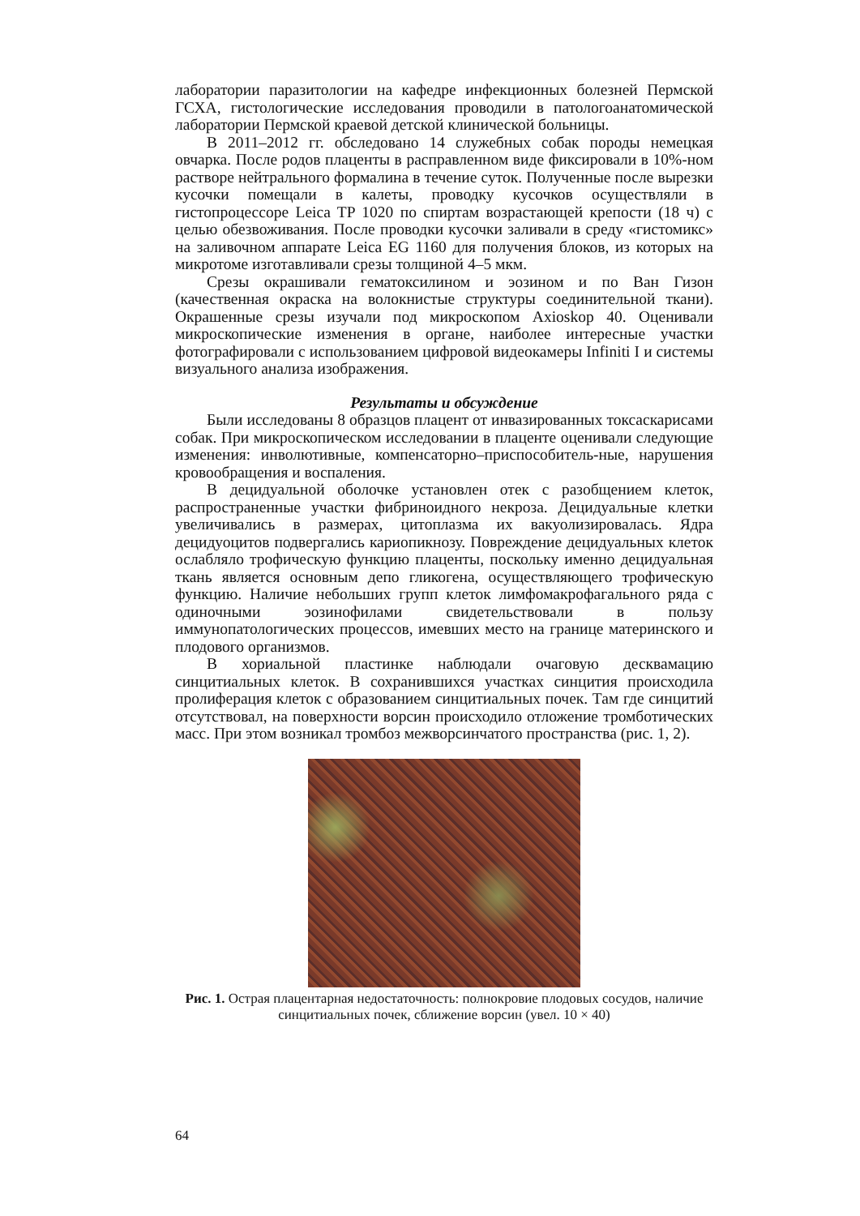лаборатории паразитологии на кафедре инфекционных болезней Пермской ГСХА, гистологические исследования проводили в патологоанатомической лаборатории Пермской краевой детской клинической больницы.
В 2011–2012 гг. обследовано 14 служебных собак породы немецкая овчарка. После родов плаценты в расправленном виде фиксировали в 10%-ном растворе нейтрального формалина в течение суток. Полученные после вырезки кусочки помещали в калеты, проводку кусочков осуществляли в гистопроцессоре Leica TP 1020 по спиртам возрастающей крепости (18 ч) с целью обезвоживания. После проводки кусочки заливали в среду «гистомикс» на заливочном аппарате Leica EG 1160 для получения блоков, из которых на микротоме изготавливали срезы толщиной 4–5 мкм.
Срезы окрашивали гематоксилином и эозином и по Ван Гизон (качественная окраска на волокнистые структуры соединительной ткани). Окрашенные срезы изучали под микроскопом Axioskop 40. Оценивали микроскопические изменения в органе, наиболее интересные участки фотографировали с использованием цифровой видеокамеры Infiniti I и системы визуального анализа изображения.
Результаты и обсуждение
Были исследованы 8 образцов плацент от инвазированных токсаскарисами собак. При микроскопическом исследовании в плаценте оценивали следующие изменения: инволютивные, компенсаторно–приспособитель-ные, нарушения кровообращения и воспаления.
В децидуальной оболочке установлен отек с разобщением клеток, распространенные участки фибриноидного некроза. Децидуальные клетки увеличивались в размерах, цитоплазма их вакуолизировалась. Ядра децидуоцитов подвергались кариопикнозу. Повреждение децидуальных клеток ослабляло трофическую функцию плаценты, поскольку именно децидуальная ткань является основным депо гликогена, осуществляющего трофическую функцию. Наличие небольших групп клеток лимфомакрофагального ряда с одиночными эозинофилами свидетельствовали в пользу иммунопатологических процессов, имевших место на границе материнского и плодового организмов.
В хориальной пластинке наблюдали очаговую десквамацию синцитиальных клеток. В сохранившихся участках синцития происходила пролиферация клеток с образованием синцитиальных почек. Там где синцитий отсутствовал, на поверхности ворсин происходило отложение тромботических масс. При этом возникал тромбоз межворсинчатого пространства (рис. 1, 2).
Рис. 1. Острая плацентарная недостаточность: полнокровие плодовых сосудов, наличие синцитиальных почек, сближение ворсин (увел. 10 × 40)
64